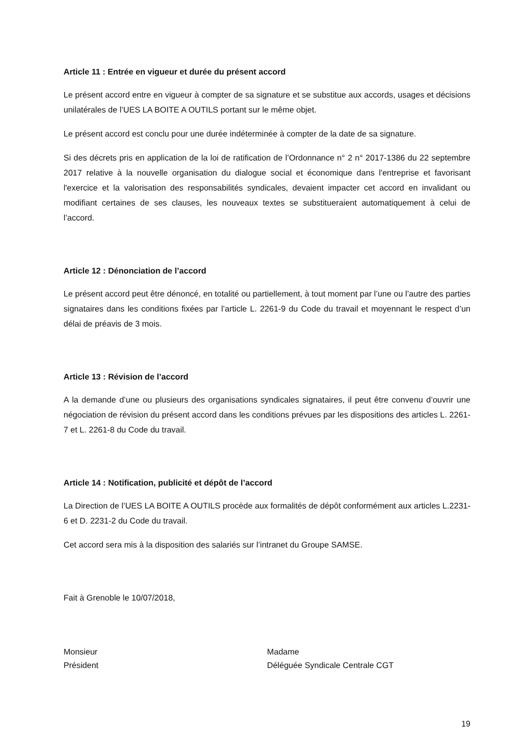Article 11 : Entrée en vigueur et durée du présent accord
Le présent accord entre en vigueur à compter de sa signature et se substitue aux accords, usages et décisions unilatérales de l’UES LA BOITE A OUTILS portant sur le même objet.
Le présent accord est conclu pour une durée indéterminée à compter de la date de sa signature.
Si des décrets pris en application de la loi de ratification de l’Ordonnance n° 2 n° 2017-1386 du 22 septembre 2017 relative à la nouvelle organisation du dialogue social et économique dans l'entreprise et favorisant l'exercice et la valorisation des responsabilités syndicales, devaient impacter cet accord en invalidant ou modifiant certaines de ses clauses, les nouveaux textes se substitueraient automatiquement à celui de l’accord.
Article 12 : Dénonciation de l’accord
Le présent accord peut être dénoncé, en totalité ou partiellement, à tout moment par l’une ou l’autre des parties signataires dans les conditions fixées par l’article L. 2261-9 du Code du travail et moyennant le respect d’un délai de préavis de 3 mois.
Article 13 : Révision de l’accord
A la demande d’une ou plusieurs des organisations syndicales signataires, il peut être convenu d’ouvrir une négociation de révision du présent accord dans les conditions prévues par les dispositions des articles L. 2261-7 et L. 2261-8 du Code du travail.
Article 14 : Notification, publicité et dépôt de l’accord
La Direction de l’UES LA BOITE A OUTILS procède aux formalités de dépôt conformément aux articles L.2231-6 et D. 2231-2 du Code du travail.
Cet accord sera mis à la disposition des salariés sur l’intranet du Groupe SAMSE.
Fait à Grenoble le 10/07/2018,
Monsieur
Président
Madame
Déléguée Syndicale Centrale CGT
19